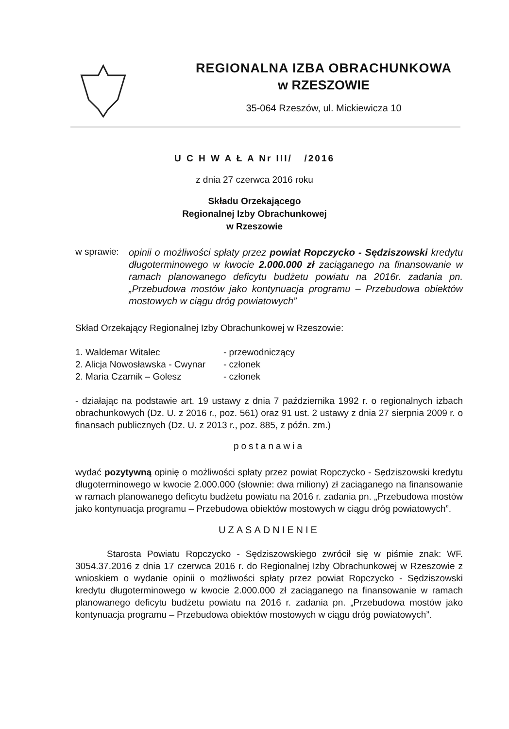REGIONALNA IZBA OBRACHUNKOWA
w RZESZOWIE
35-064 Rzeszów, ul. Mickiewicza 10
U C H W A Ł A Nr III/ /2016
z dnia 27 czerwca 2016 roku
Składu Orzekającego
Regionalnej Izby Obrachunkowej
w Rzeszowie
w sprawie:
opinii o możliwości spłaty przez powiat Ropczycko - Sędziszowski kredytu długoterminowego w kwocie 2.000.000 zł zaciąganego na finansowanie w ramach planowanego deficytu budżetu powiatu na 2016r. zadania pn. „Przebudowa mostów jako kontynuacja programu – Przebudowa obiektów mostowych w ciągu dróg powiatowych”
Skład Orzekający Regionalnej Izby Obrachunkowej w Rzeszowie:
1. Waldemar Witalec - przewodniczący
2. Alicja Nowosławska - Cwynar - członek
2. Maria Czarnik – Golesz - członek
- działając na podstawie art. 19 ustawy z dnia 7 października 1992 r. o regionalnych izbach obrachunkowych (Dz. U. z 2016 r., poz. 561) oraz 91 ust. 2 ustawy z dnia 27 sierpnia 2009 r. o finansach publicznych (Dz. U. z 2013 r., poz. 885, z późn. zm.)
postanawia
wydać pozytywną opinię o możliwości spłaty przez powiat Ropczycko - Sędziszowski kredytu długoterminowego w kwocie 2.000.000 (słownie: dwa miliony) zł zaciąganego na finansowanie w ramach planowanego deficytu budżetu powiatu na 2016 r. zadania pn. „Przebudowa mostów jako kontynuacja programu – Przebudowa obiektów mostowych w ciągu dróg powiatowych”.
UZASADNIENIE
Starosta Powiatu Ropczycko - Sędziszowskiego zwrócił się w piśmie znak: WF. 3054.37.2016 z dnia 17 czerwca 2016 r. do Regionalnej Izby Obrachunkowej w Rzeszowie z wnioskiem o wydanie opinii o możliwości spłaty przez powiat Ropczycko - Sędziszowski kredytu długoterminowego w kwocie 2.000.000 zł zaciąganego na finansowanie w ramach planowanego deficytu budżetu powiatu na 2016 r. zadania pn. „Przebudowa mostów jako kontynuacja programu – Przebudowa obiektów mostowych w ciągu dróg powiatowych”.